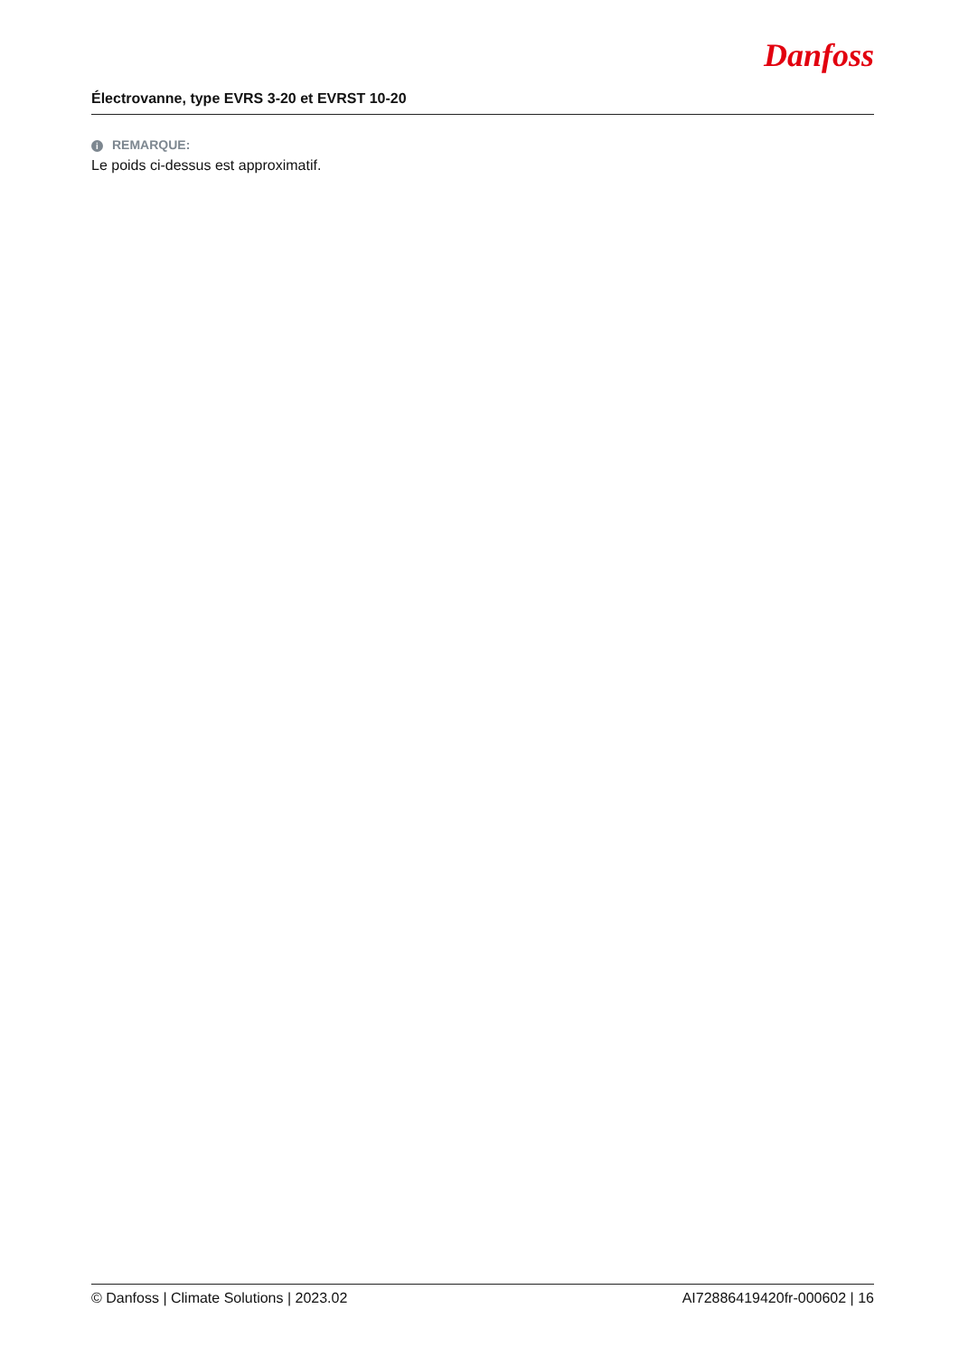Électrovanne, type EVRS 3-20 et EVRST 10-20
Danfoss
i REMARQUE:
Le poids ci-dessus est approximatif.
© Danfoss | Climate Solutions | 2023.02 AI72886419420fr-000602 | 16